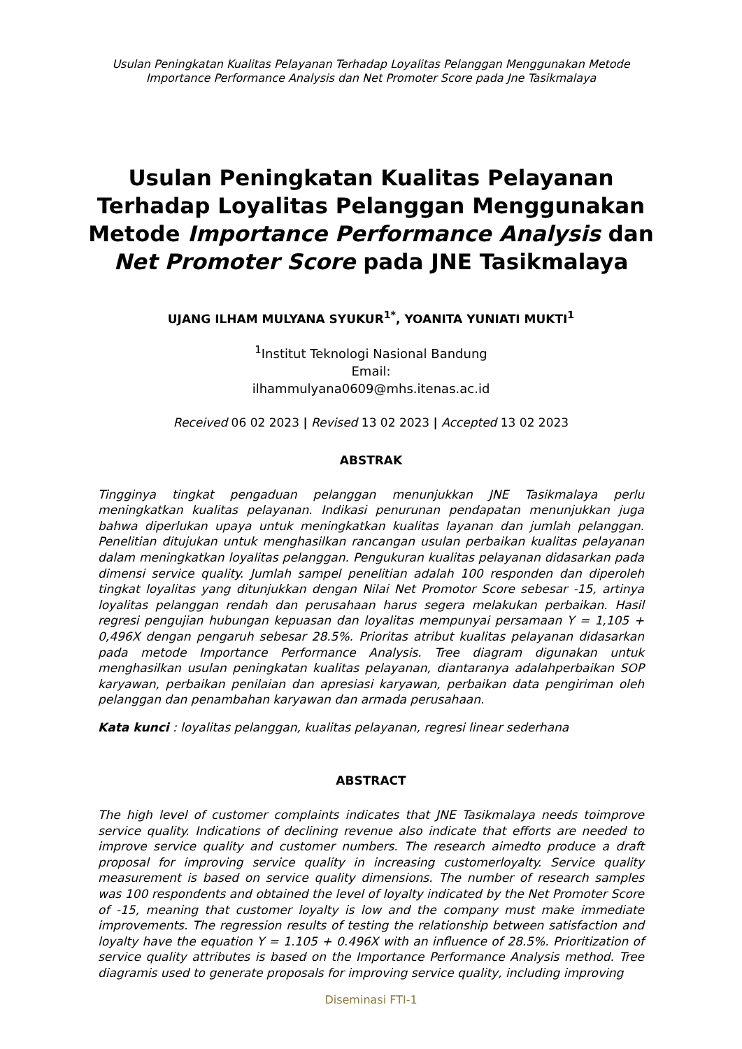Usulan Peningkatan Kualitas Pelayanan Terhadap Loyalitas Pelanggan Menggunakan Metode
Importance Performance Analysis dan Net Promoter Score pada Jne Tasikmalaya
Usulan Peningkatan Kualitas Pelayanan
Terhadap Loyalitas Pelanggan Menggunakan
Metode Importance Performance Analysis dan
Net Promoter Score pada JNE Tasikmalaya
UJANG ILHAM MULYANA SYUKUR<sup>1*</sup>, YOANITA YUNIATI MUKTI<sup>1</sup>
<sup>1</sup> Institut Teknologi Nasional Bandung
Email:
ilhammulyana0609@mhs.itenas.ac.id
Received 06 02 2023 | Revised 13 02 2023 | Accepted 13 02 2023
ABSTRAK
Tingginya tingkat pengaduan pelanggan menunjukkan JNE Tasikmalaya perlu meningkatkan kualitas pelayanan. Indikasi penurunan pendapatan menunjukkan juga bahwa diperlukan upaya untuk meningkatkan kualitas layanan dan jumlah pelanggan. Penelitian ditujukan untuk menghasilkan rancangan usulan perbaikan kualitas pelayanan dalam meningkatkan loyalitas pelanggan. Pengukuran kualitas pelayanan didasarkan pada dimensi service quality. Jumlah sampel penelitian adalah 100 responden dan diperoleh tingkat loyalitas yang ditunjukkan dengan Nilai Net Promotor Score sebesar -15, artinya loyalitas pelanggan rendah dan perusahaan harus segera melakukan perbaikan. Hasil regresi pengujian hubungan kepuasan dan loyalitas mempunyai persamaan Y = 1,105 + 0,496X dengan pengaruh sebesar 28.5%. Prioritas atribut kualitas pelayanan didasarkan pada metode Importance Performance Analysis. Tree diagram digunakan untuk menghasilkan usulan peningkatan kualitas pelayanan, diantaranya adalahperbaikan SOP karyawan, perbaikan penilaian dan apresiasi karyawan, perbaikan data pengiriman oleh pelanggan dan penambahan karyawan dan armada perusahaan.
Kata kunci : loyalitas pelanggan, kualitas pelayanan, regresi linear sederhana
ABSTRACT
The high level of customer complaints indicates that JNE Tasikmalaya needs toimprove service quality. Indications of declining revenue also indicate that efforts are needed to improve service quality and customer numbers. The research aimedto produce a draft proposal for improving service quality in increasing customerloyalty. Service quality measurement is based on service quality dimensions. The number of research samples was 100 respondents and obtained the level of loyalty indicated by the Net Promoter Score of -15, meaning that customer loyalty is low and the company must make immediate improvements. The regression results of testing the relationship between satisfaction and loyalty have the equation Y = 1.105 + 0.496X with an influence of 28.5%. Prioritization of service quality attributes is based on the Importance Performance Analysis method. Tree diagramis used to generate proposals for improving service quality, including improving
Diseminasi FTI-1